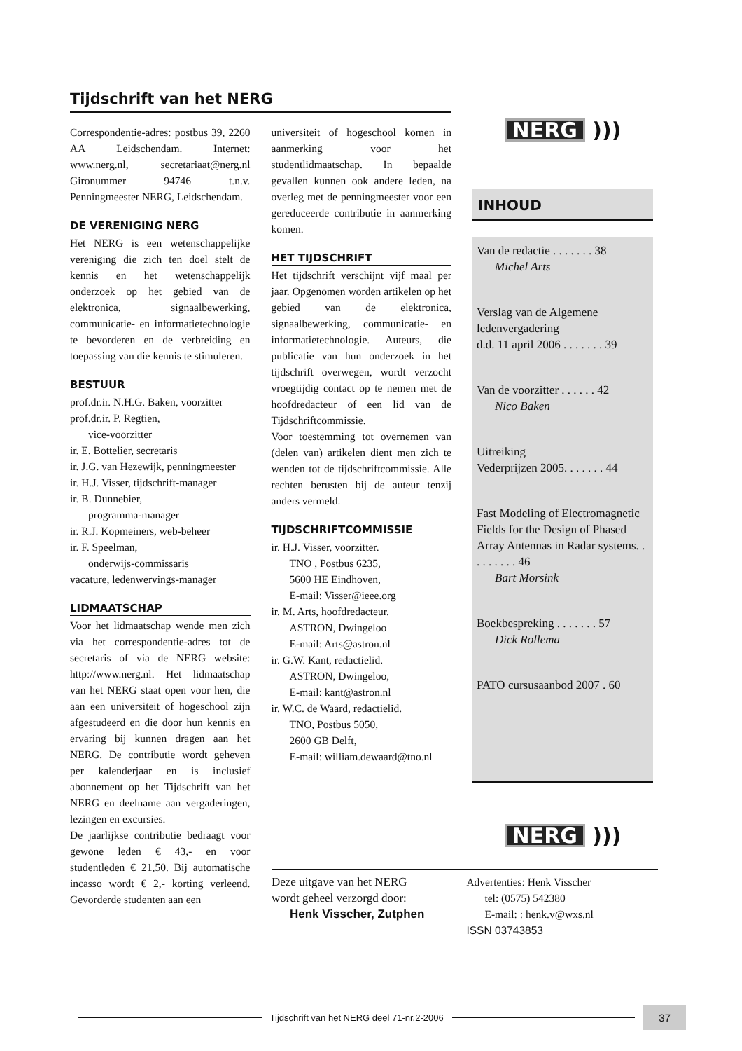Tijdschrift van het NERG
Correspondentie-adres: postbus 39, 2260 AA Leidschendam. Internet: www.nerg.nl, secretariaat@nerg.nl Gironummer 94746 t.n.v. Penningmeester NERG, Leidschendam.
DE VERENIGING NERG
Het NERG is een wetenschappelijke vereniging die zich ten doel stelt de kennis en het wetenschappelijk onderzoek op het gebied van de elektronica, signaalbewerking, communicatie- en informatietechnologie te bevorderen en de verbreiding en toepassing van die kennis te stimuleren.
BESTUUR
prof.dr.ir. N.H.G. Baken, voorzitter
prof.dr.ir. P. Regtien,
vice-voorzitter
ir. E. Bottelier, secretaris
ir. J.G. van Hezewijk, penningmeester
ir. H.J. Visser, tijdschrift-manager
ir. B. Dunnebier,
programma-manager
ir. R.J. Kopmeiners, web-beheer
ir. F. Speelman,
onderwijs-commissaris
vacature, ledenwervings-manager
LIDMAATSCHAP
Voor het lidmaatschap wende men zich via het correspondentie-adres tot de secretaris of via de NERG website: http://www.nerg.nl. Het lidmaatschap van het NERG staat open voor hen, die aan een universiteit of hogeschool zijn afgestudeerd en die door hun kennis en ervaring bij kunnen dragen aan het NERG. De contributie wordt geheven per kalenderjaar en is inclusief abonnement op het Tijdschrift van het NERG en deelname aan vergaderingen, lezingen en excursies.
De jaarlijkse contributie bedraagt voor gewone leden € 43,- en voor studentleden € 21,50. Bij automatische incasso wordt € 2,- korting verleend. Gevorderde studenten aan een
universiteit of hogeschool komen in aanmerking voor het studentlidmaatschap. In bepaalde gevallen kunnen ook andere leden, na overleg met de penningmeester voor een gereduceerde contributie in aanmerking komen.
HET TIJDSCHRIFT
Het tijdschrift verschijnt vijf maal per jaar. Opgenomen worden artikelen op het gebied van de elektronica, signaalbewerking, communicatie- en informatietechnologie. Auteurs, die publicatie van hun onderzoek in het tijdschrift overwegen, wordt verzocht vroegtijdig contact op te nemen met de hoofdredacteur of een lid van de Tijdschriftcommissie.
Voor toestemming tot overnemen van (delen van) artikelen dient men zich te wenden tot de tijdschriftcommissie. Alle rechten berusten bij de auteur tenzij anders vermeld.
TIJDSCHRIFTCOMMISSIE
ir. H.J. Visser, voorzitter.
TNO , Postbus 6235,
5600 HE Eindhoven,
E-mail: Visser@ieee.org
ir. M. Arts, hoofdredacteur.
ASTRON, Dwingeloo
E-mail: Arts@astron.nl
ir. G.W. Kant, redactielid.
ASTRON, Dwingeloo,
E-mail: kant@astron.nl
ir. W.C. de Waard, redactielid.
TNO, Postbus 5050,
2600 GB Delft,
E-mail: william.dewaard@tno.nl
NERG )))
INHOUD
Van de redactie . . . . . . . 38
Michel Arts
Verslag van de Algemene ledenvergadering
d.d. 11 april 2006 . . . . . . . 39
Van de voorzitter . . . . . . 42
Nico Baken
Uitreiking
Vederprijzen 2005. . . . . . . 44
Fast Modeling of Electromagnetic Fields for the Design of Phased Array Antennas in Radar systems. . . . . . . . . 46
Bart Morsink
Boekbespreking . . . . . . . 57
Dick Rollema
PATO cursusaanbod 2007 . 60
NERG )))
Deze uitgave van het NERG
wordt geheel verzorgd door:
Henk Visscher, Zutphen
Advertenties: Henk Visscher
tel: (0575) 542380
E-mail: : henk.v@wxs.nl
ISSN 03743853
Tijdschrift van het NERG deel 71-nr.2-2006
37